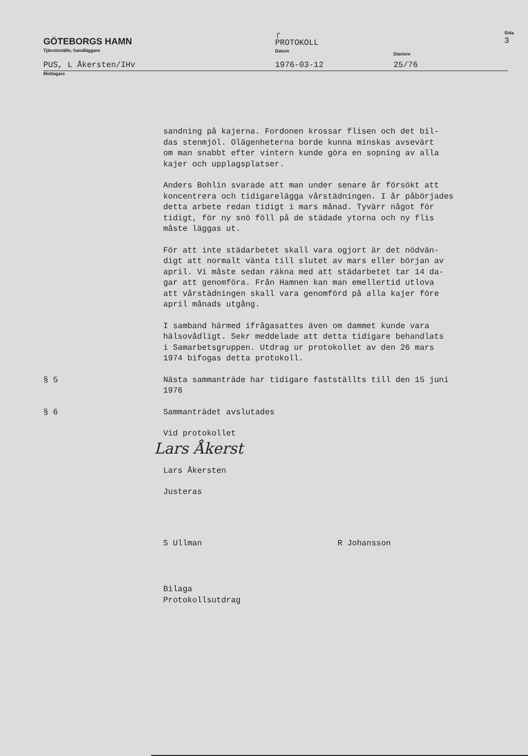GÖTEBORGS HAMN
Tjänsteställe, handläggare
┌
PROTOKOLL
Datum
Diarienr
Sida
3
PUS, L Åkersten/IHv
1976-03-12
25/76
Mottagare
sandning på kajerna. Fordonen krossar flisen och det bil-
das stenmjöl. Olägenheterna borde kunna minskas avsevärt
om man snabbt efter vintern kunde göra en sopning av alla
kajer och upplagsplatser.
Anders Bohlin svarade att man under senare år försökt att
koncentrera och tidigarelägga vårstädningen. I år påbörjades
detta arbete redan tidigt i mars månad. Tyvärr något för
tidigt, för ny snö föll på de städade ytorna och ny flis
måste läggas ut.
För att inte städarbetet skall vara ogjort är det nödvän-
digt att normalt vänta till slutet av mars eller början av
april. Vi måste sedan räkna med att städarbetet tar 14 da-
gar att genomföra. Från Hamnen kan man emellertid utlova
att vårstädningen skall vara genomförd på alla kajer före
april månads utgång.
I samband härmed ifrågasattes även om dammet kunde vara
hälsovådligt. Sekr meddelade att detta tidigare behandlats
i Samarbetsgruppen. Utdrag ur protokollet av den 26 mars
1974 bifogas detta protokoll.
§ 5 Nästa sammanträde har tidigare fastställts till den 15 juni
1976
§ 6 Sammanträdet avslutades
Vid protokollet
Lars Åkerst
Lars Åkersten
Justeras
S Ullman R Johansson
Bilaga
Protokollsutdrag